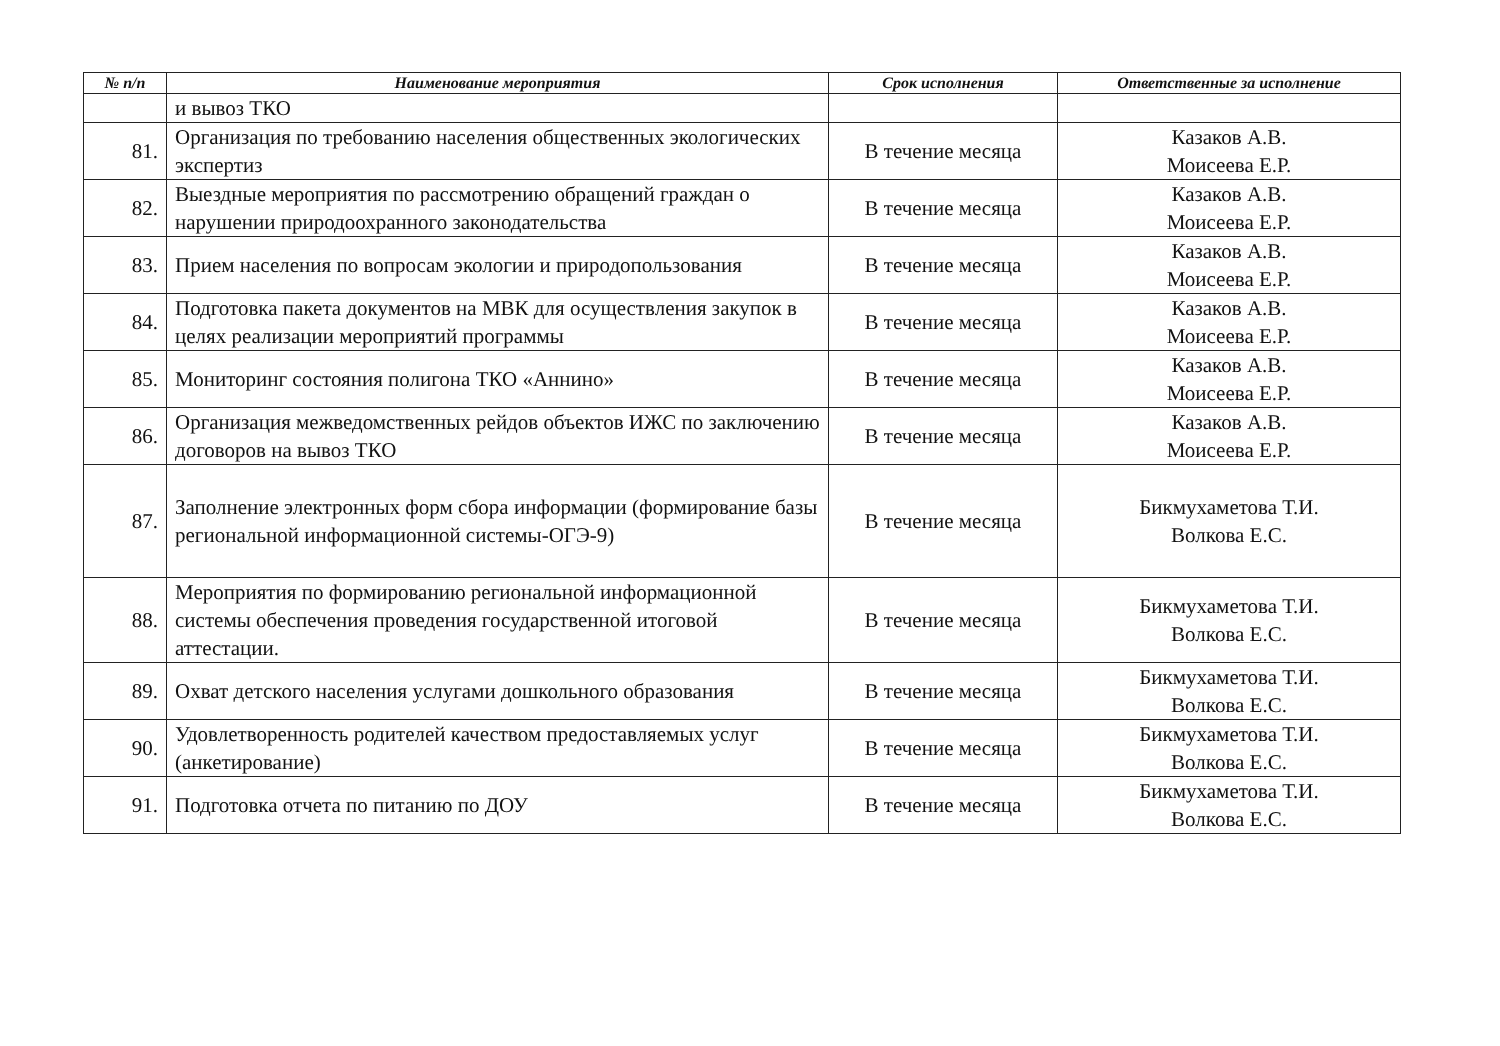| № п/п | Наименование мероприятия | Срок исполнения | Ответственные за исполнение |
| --- | --- | --- | --- |
| | и вывоз ТКО | | |
| 81. | Организация по требованию населения общественных экологических экспертиз | В течение месяца | Казаков А.В. Моисеева Е.Р. |
| 82. | Выездные мероприятия по рассмотрению обращений граждан о нарушении природоохранного законодательства | В течение месяца | Казаков А.В. Моисеева Е.Р. |
| 83. | Прием населения по вопросам экологии и природопользования | В течение месяца | Казаков А.В. Моисеева Е.Р. |
| 84. | Подготовка пакета документов на МВК для осуществления закупок в целях реализации мероприятий программы | В течение месяца | Казаков А.В. Моисеева Е.Р. |
| 85. | Мониторинг состояния полигона ТКО «Аннино» | В течение месяца | Казаков А.В. Моисеева Е.Р. |
| 86. | Организация межведомственных рейдов объектов ИЖС по заключению договоров на вывоз ТКО | В течение месяца | Казаков А.В. Моисеева Е.Р. |
| 87. | Заполнение электронных форм сбора информации (формирование базы региональной информационной системы-ОГЭ-9) | В течение месяца | Бикмухаметова Т.И. Волкова Е.С. |
| 88. | Мероприятия по формированию региональной информационной системы обеспечения проведения государственной итоговой аттестации. | В течение месяца | Бикмухаметова Т.И. Волкова Е.С. |
| 89. | Охват детского населения услугами дошкольного образования | В течение месяца | Бикмухаметова Т.И. Волкова Е.С. |
| 90. | Удовлетворенность родителей качеством предоставляемых услуг (анкетирование) | В течение месяца | Бикмухаметова Т.И. Волкова Е.С. |
| 91. | Подготовка отчета по питанию по ДОУ | В течение месяца | Бикмухаметова Т.И. Волкова Е.С. |